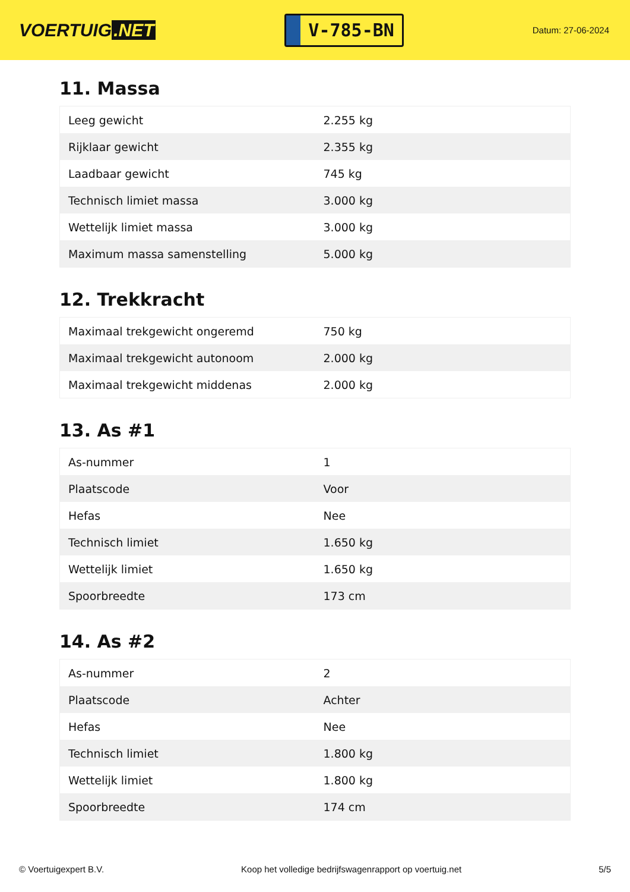VOERTUIG.NET
V-785-BN
Datum: 27-06-2024
11. Massa
| Leeg gewicht | 2.255 kg |
| Rijklaar gewicht | 2.355 kg |
| Laadbaar gewicht | 745 kg |
| Technisch limiet massa | 3.000 kg |
| Wettelijk limiet massa | 3.000 kg |
| Maximum massa samenstelling | 5.000 kg |
12. Trekkracht
| Maximaal trekgewicht ongeremd | 750 kg |
| Maximaal trekgewicht autonoom | 2.000 kg |
| Maximaal trekgewicht middenas | 2.000 kg |
13. As #1
| As-nummer | 1 |
| Plaatscode | Voor |
| Hefas | Nee |
| Technisch limiet | 1.650 kg |
| Wettelijk limiet | 1.650 kg |
| Spoorbreedte | 173 cm |
14. As #2
| As-nummer | 2 |
| Plaatscode | Achter |
| Hefas | Nee |
| Technisch limiet | 1.800 kg |
| Wettelijk limiet | 1.800 kg |
| Spoorbreedte | 174 cm |
© Voertuigexpert B.V. Koop het volledige bedrijfswagenrapport op voertuig.net 5/5